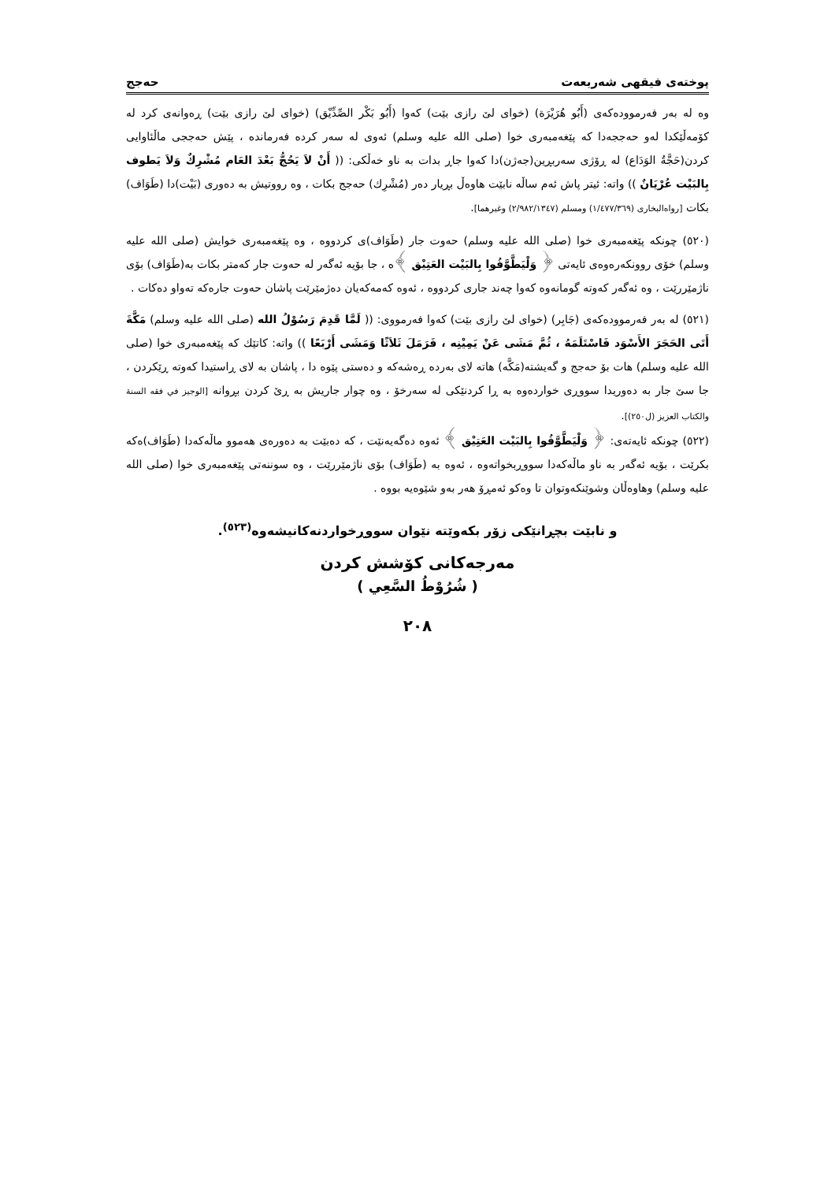پوختەی فیقهی شەریعەت حەجج
وە لە بەر فەرموودەکەی (أَبُو هُرَيْرَة) (خوای لێ رازی بێت) کەوا (أَبُو بَكْر الصِّدِّيْق) (خوای لێ رازی بێت) ڕەوانەی کرد لە کۆمەڵێکدا لەو حەججەدا کە پێغەمبەری خوا (صلى الله عليه وسلم) ئەوی لە سەر کردە فەرماندە ، پێش حەججی ماڵئاوایی کردن(حَجَّةُ الوَدَاع) لە ڕۆژی سەربڕین(جەژن)دا کەوا جاڕ بدات بە ناو خەڵکی: (( أَنْ لاَ يَحُجُّ بَعْدَ العَام مُشْرِكٌ وَلاَ يَطوف بِالبَيْت عُرْيَانٌ )) واتە: ئیتر پاش ئەم ساڵە نابێت هاوەڵ بڕیار دەر (مُشْرِك) حەجج بکات ، وە رووتیش بە دەوری (بَيْت)دا (طَوَاف) بکات [رواه‌البخاری (١/٤٧٧/٣٦٩) ومسلم (٢/٩٨٢/١٣٤٧) وغيرهما].
(٥٢٠) چونکە پێغەمبەری خوا (صلى الله عليه وسلم) حەوت جار (طَوَاف)ی کردووە ، وە پێغەمبەری خوایش (صلى الله عليه وسلم) خۆی روونکەرەوەی ئایەتی ﴿ وَلْيَطَّوَّفُوا بِالبَيْت العَتِيْق ﴾ە ، جا بۆیە ئەگەر لە حەوت جار کەمتر بکات بە(طَوَاف) بۆی ناژمێررێت ، وە ئەگەر کەوتە گومانەوە کەوا چەند جاری کردووە ، ئەوە کەمەکەیان دەژمێرێت پاشان حەوت جارەکە تەواو دەکات .
(٥٢١) لە بەر فەرموودەکەی (جَابِر) (خوای لێ رازی بێت) کەوا فەرمووی: (( لَمَّا قَدِمَ رَسُوْلُ الله (صلى الله عليه وسلم) مَكَّةَ أَتَى الحَجَرَ الأَسْوَد فَاسْتَلَمَهُ ، ثُمَّ مَشَى عَنْ يَمِيْنِه ، فَرَمَلَ ثَلاَثًا وَمَشَى أَرْبَعًا )) واتە: کاتێك کە پێغەمبەری خوا (صلى الله عليه وسلم) هات بۆ حەجج و گەیشتە(مَكَّه) هاتە لای بەردە ڕەشەکە و دەستی پێوە دا ، پاشان بە لای ڕاستیدا کەوتە ڕێکردن ، جا سێ جار بە دەوریدا سووڕی خواردەوە بە ڕا کردنێکی لە سەرخۆ ، وە چوار جاریش بە ڕێ کردن بڕوانە [الوجيز في فقه السنة والكتاب العزيز (ل٢٥٠)].
(٥٢٢) چونکە ئایەتەی: ﴿ وَلْيَطَّوَّفُوا بِالبَيْت العَتِيْق ﴾ ئەوە دەگەیەنێت ، کە دەبێت بە دەورەی هەموو ماڵەکەدا (طَوَاف)ەکە بکرێت ، بۆیە ئەگەر بە ناو ماڵەکەدا سووڕبخواتەوە ، ئەوە بە (طَوَاف) بۆی ناژمێررێت ، وە سوننەتی پێغەمبەری خوا (صلى الله عليه وسلم) وهاوەڵان وشوێنکەوتوان تا وەکو ئەمڕۆ هەر بەو شێوەیە بووە .
و نابێت بچڕانێکی زۆر بکەوێتە نێوان سووڕخواردنەکانیشەوە<sup>(٥٢٣)</sup>.
مەرجەکانی کۆشش کردن
( شُرُوْطُ السَّعِي )
٢٠٨